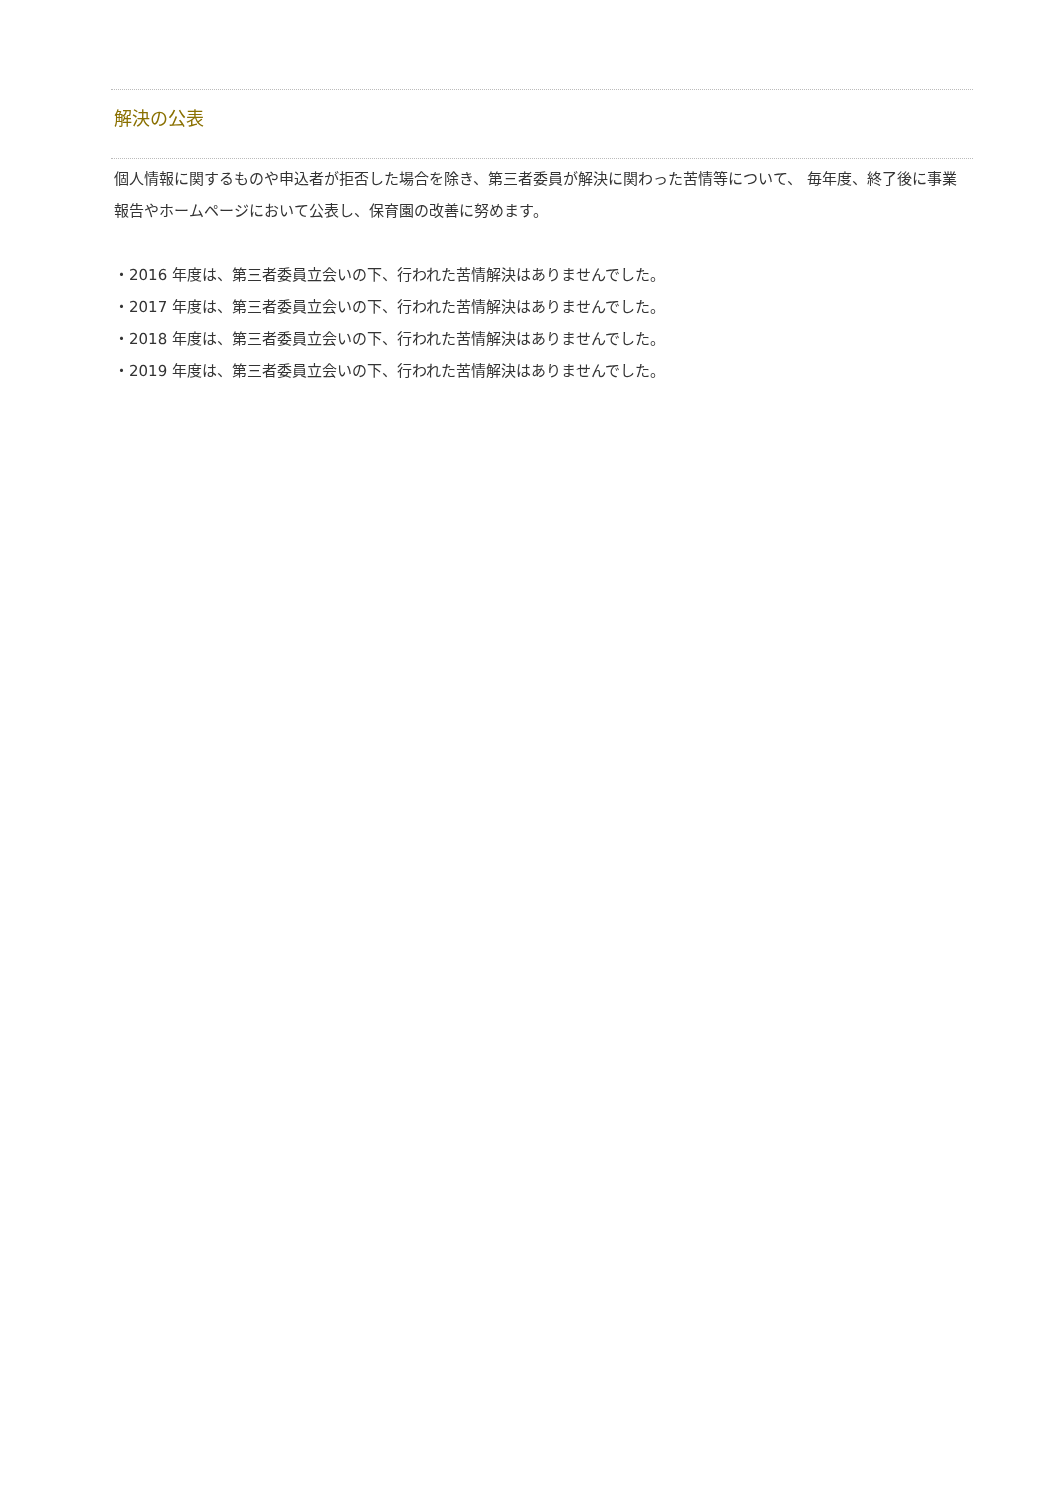解決の公表
個人情報に関するものや申込者が拒否した場合を除き、第三者委員が解決に関わった苦情等について、 毎年度、終了後に事業報告やホームページにおいて公表し、保育園の改善に努めます。
・2016 年度は、第三者委員立会いの下、行われた苦情解決はありませんでした。
・2017 年度は、第三者委員立会いの下、行われた苦情解決はありませんでした。
・2018 年度は、第三者委員立会いの下、行われた苦情解決はありませんでした。
・2019 年度は、第三者委員立会いの下、行われた苦情解決はありませんでした。